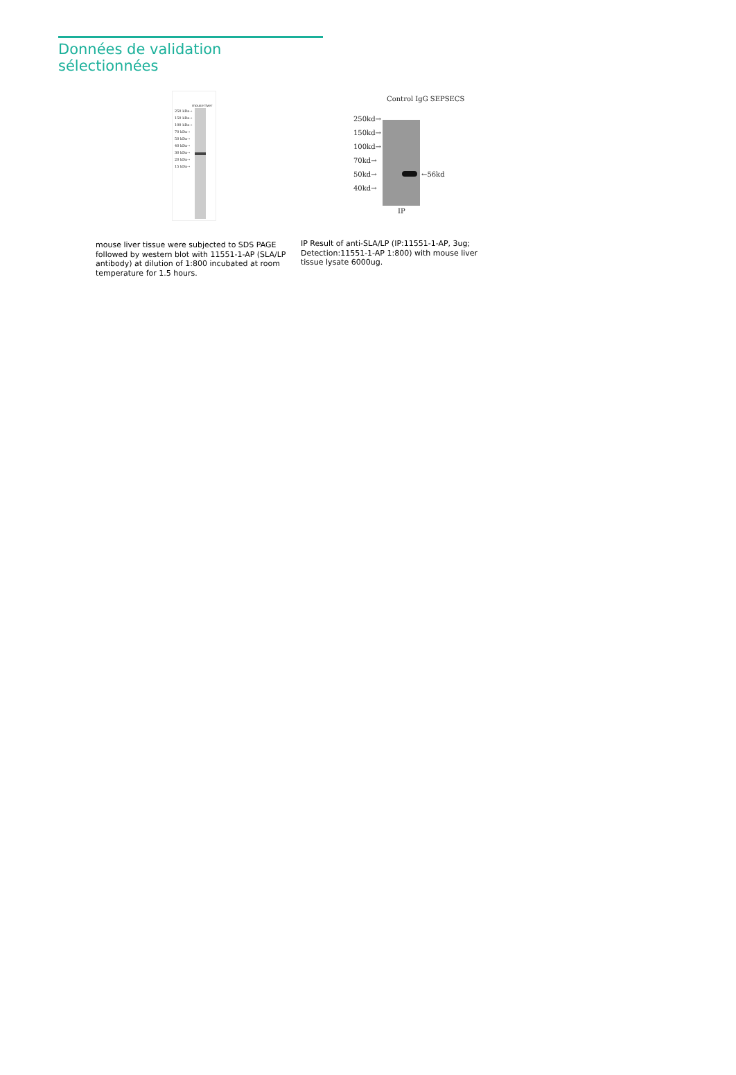Données de validation sélectionnées
mouse liver
250 kDa→
150 kDa→
100 kDa→
70 kDa→
50 kDa→
40 kDa→
30 kDa→
20 kDa→
15 kDa→
mouse liver tissue were subjected to SDS PAGE followed by western blot with 11551-1-AP (SLA/LP antibody) at dilution of 1:800 incubated at room temperature for 1.5 hours.
Control IgG SEPSECS
250kd→
150kd→
100kd→
70kd→
50kd→
40kd→
←56kd
IP
IP Result of anti-SLA/LP (IP:11551-1-AP, 3ug; Detection:11551-1-AP 1:800) with mouse liver tissue lysate 6000ug.